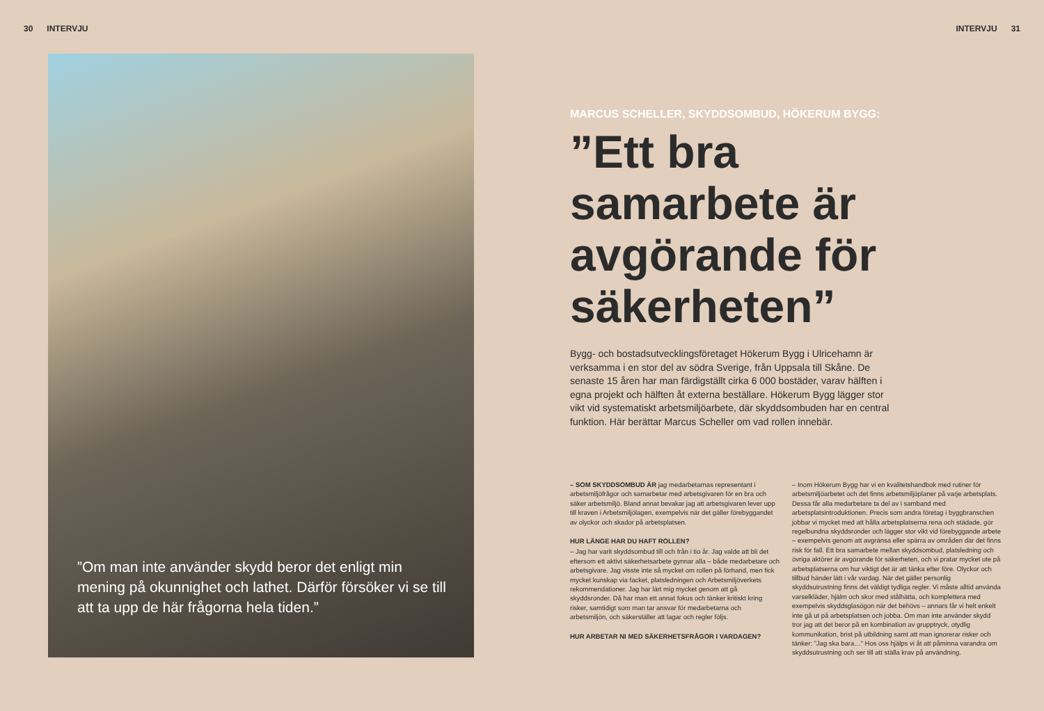30 INTERVJU
”Om man inte använder skydd beror det enligt min mening på okunnighet och lathet. Därför försöker vi se till att ta upp de här frågorna hela tiden.”
INTERVJU 31
MARCUS SCHELLER, SKYDDSOMBUD, HÖKERUM BYGG:
”Ett bra samarbete är avgörande för säkerheten”
Bygg- och bostadsutvecklingsföretaget Hökerum Bygg i Ulricehamn är verksamma i en stor del av södra Sverige, från Uppsala till Skåne. De senaste 15 åren har man färdigställt cirka 6 000 bostäder, varav hälften i egna projekt och hälften åt externa beställare. Hökerum Bygg lägger stor vikt vid systematiskt arbetsmiljöarbete, där skyddsombuden har en central funktion. Här berättar Marcus Scheller om vad rollen innebär.
– SOM SKYDDSOMBUD ÄR jag medarbetarnas representant i arbetsmiljöfrågor och samarbetar med arbetsgivaren för en bra och säker arbetsmiljö. Bland annat bevakar jag att arbetsgivaren lever upp till kraven i Arbetsmiljölagen, exempelvis när det gäller förebyggandet av olyckor och skador på arbetsplatsen.
HUR LÄNGE HAR DU HAFT ROLLEN?
– Jag har varit skyddsombud till och från i tio år. Jag valde att bli det eftersom ett aktivt säkerhetsarbete gynnar alla – både medarbetare och arbetsgivare. Jag visste inte så mycket om rollen på förhand, men fick mycket kunskap via facket, platsledningen och Arbetsmiljöverkets rekommendationer. Jag har lärt mig mycket genom att gå skyddsronder. Då har man ett annat fokus och tänker kritiskt kring risker, samtidigt som man tar ansvar för medarbetarna och arbetsmiljön, och säkerställer att lagar och regler följs.
HUR ARBETAR NI MED SÄKERHETSFRÅGOR I VARDAGEN?
– Inom Hökerum Bygg har vi en kvalitetshandbok med rutiner för arbetsmiljöarbetet och det finns arbetsmiljöplaner på varje arbetsplats. Dessa får alla medarbetare ta del av i samband med arbetsplatsintroduktionen. Precis som andra företag i byggbranschen jobbar vi mycket med att hålla arbetsplatserna rena och städade, gör regelbundna skyddsronder och lägger stor vikt vid förebyggande arbete – exempelvis genom att avgränsa eller spärra av områden där det finns risk för fall. Ett bra samarbete mellan skyddsombud, platsledning och övriga aktörer är avgörande för säkerheten, och vi pratar mycket ute på arbetsplatserna om hur viktigt det är att tänka efter före. Olyckor och tillbud händer lätt i vår vardag. När det gäller personlig skyddsutrustning finns det väldigt tydliga regler. Vi måste alltid använda varselkläder, hjälm och skor med stålhätta, och komplettera med exempelvis skyddsglasögon när det behövs – annars får vi helt enkelt inte gå ut på arbetsplatsen och jobba. Om man inte använder skydd tror jag att det beror på en kombination av grupptryck, otydlig kommunikation, brist på utbildning samt att man ignorerar risker och tänker: ”Jag ska bara…” Hos oss hjälps vi åt att påminna varandra om skyddsutrustning och ser till att ställa krav på användning.